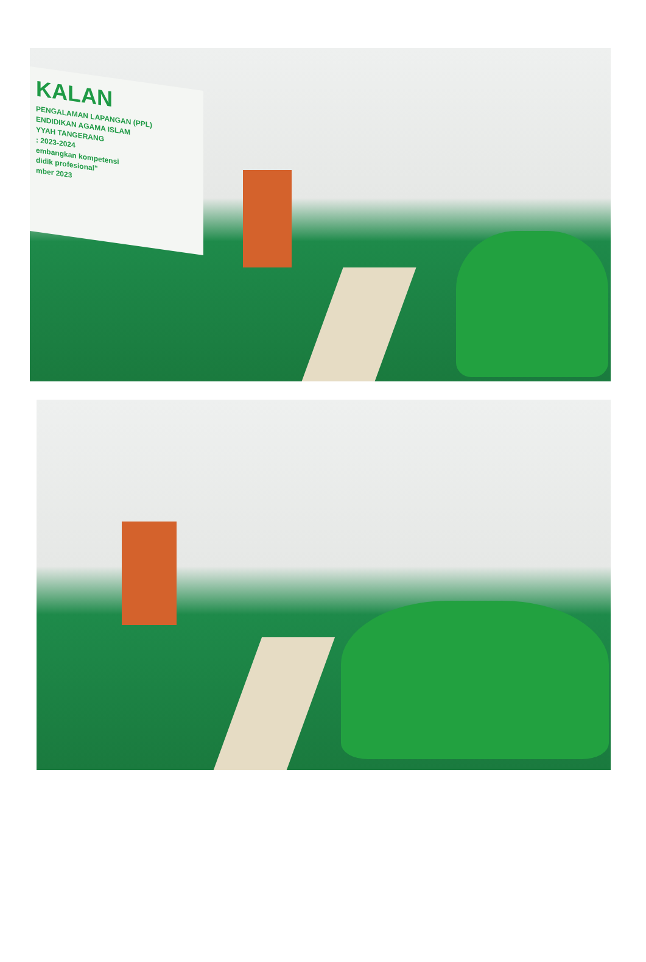KALAN
PENGALAMAN LAPANGAN (PPL)
ENDIDIKAN AGAMA ISLAM
YYAH TANGERANG
: 2023-2024
embangkan kompetensi
didik profesional"
mber 2023